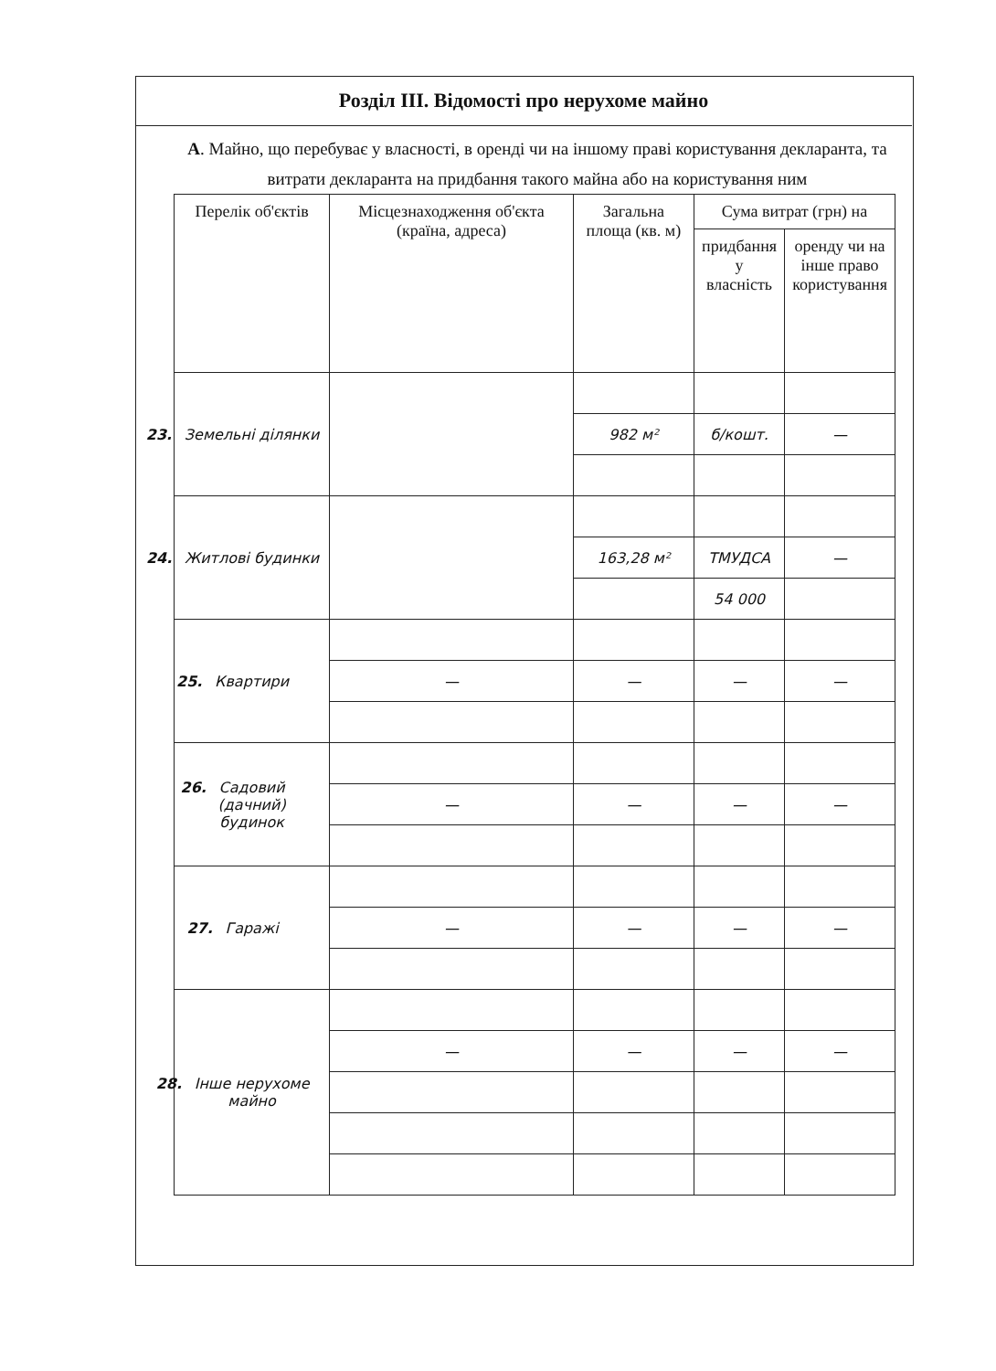Розділ ІІІ. Відомості про нерухоме майно
А. Майно, що перебуває у власності, в оренді чи на іншому праві користування декларанта, та витрати декларанта на придбання такого майна або на користування ним
| Перелік об'єктів | Місцезнаходження об'єкта (країна, адреса) | Загальна площа (кв. м) | Сума витрат (грн) на | |
| --- | --- | --- | --- | --- |
| | | | придбання у власність | оренду чи на інше право користування |
| 23. Земельні ділянки | | | | |
| | | 982 м² | б/кошт. | — |
| 24. Житлові будинки | | | | |
| | | 163,28 м² | ТМУДСА | — |
| | | | 54 000 | |
| 25. Квартири | | | | |
| | — | — | — | — |
| 26. Садовий (дачний) будинок | | | | |
| | — | — | — | — |
| 27. Гаражі | | | | |
| | — | — | — | — |
| 28. Інше нерухоме майно | | | | |
| | — | — | — | — |